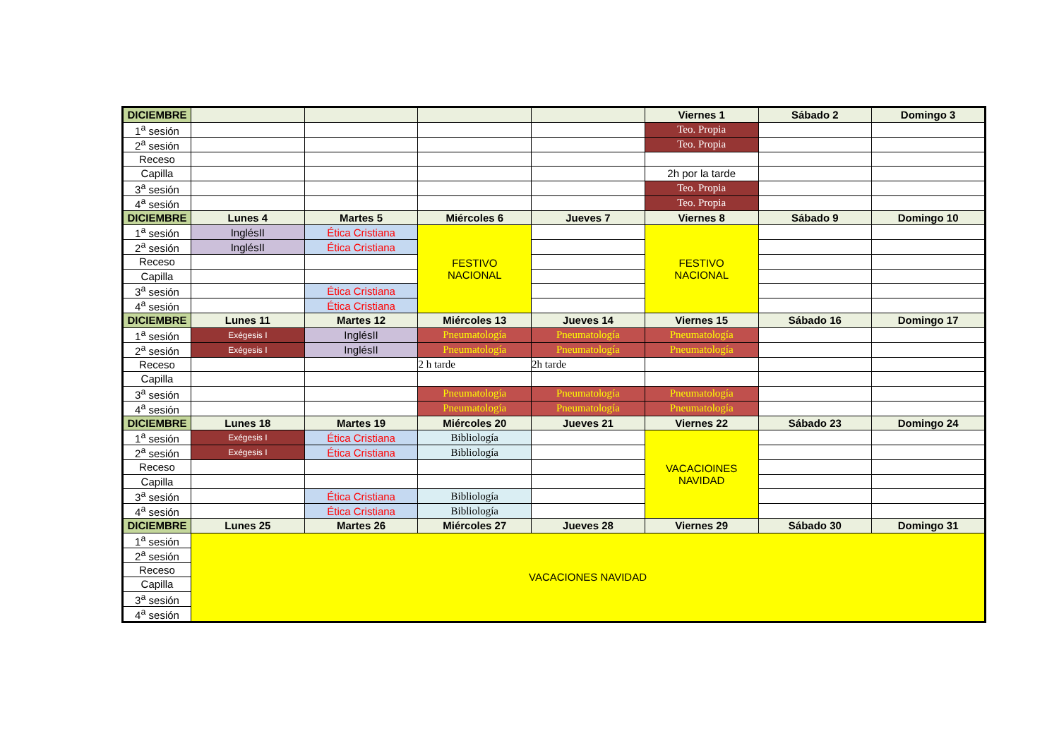| DICIEMBRE | | | | | Viernes 1 | Sábado 2 | Domingo 3 |
| --- | --- | --- | --- | --- | --- | --- | --- |
| 1<sup>a</sup> sesión | | | | | Teo. Propia | | |
| 2<sup>a</sup> sesión | | | | | Teo. Propia | | |
| Receso | | | | | | | |
| Capilla | | | | | 2h por la tarde | | |
| 3<sup>a</sup> sesión | | | | | Teo. Propia | | |
| 4<sup>a</sup> sesión | | | | | Teo. Propia | | |
| DICIEMBRE | Lunes 4 | Martes 5 | Miércoles 6 | Jueves 7 | Viernes 8 | Sábado 9 | Domingo 10 |
| 1<sup>a</sup> sesión | InglésII | Ética Cristiana | FESTIVO NACIONAL | | FESTIVO NACIONAL | | |
| 2<sup>a</sup> sesión | InglésII | Ética Cristiana | | | | | |
| Receso | | | | | | | |
| Capilla | | | | | | | |
| 3<sup>a</sup> sesión | | Ética Cristiana | | | | | |
| 4<sup>a</sup> sesión | | Ética Cristiana | | | | | |
| DICIEMBRE | Lunes 11 | Martes 12 | Miércoles 13 | Jueves 14 | Viernes 15 | Sábado 16 | Domingo 17 |
| 1<sup>a</sup> sesión | Exégesis I | InglésII | Pneumatología | Pneumatología | Pneumatología | | |
| 2<sup>a</sup> sesión | Exégesis I | InglésII | Pneumatología | Pneumatología | Pneumatología | | |
| Receso | | | 2 h tarde | 2h tarde | | | |
| Capilla | | | | | | | |
| 3<sup>a</sup> sesión | | | Pneumatología | Pneumatología | Pneumatología | | |
| 4<sup>a</sup> sesión | | | Pneumatología | Pneumatología | Pneumatología | | |
| DICIEMBRE | Lunes 18 | Martes 19 | Miércoles 20 | Jueves 21 | Viernes 22 | Sábado 23 | Domingo 24 |
| 1<sup>a</sup> sesión | Exégesis I | Ética Cristiana | Bibliología | | VACACIOINES NAVIDAD | | |
| 2<sup>a</sup> sesión | Exégesis I | Ética Cristiana | Bibliología | | | | |
| Receso | | | | | | | |
| Capilla | | | | | | | |
| 3<sup>a</sup> sesión | | Ética Cristiana | Bibliología | | | | |
| 4<sup>a</sup> sesión | | Ética Cristiana | Bibliología | | | | |
| DICIEMBRE | Lunes 25 | Martes 26 | Miércoles 27 | Jueves 28 | Viernes 29 | Sábado 30 | Domingo 31 |
| 1<sup>a</sup> sesión | VACACIONES NAVIDAD | | | | | | |
| 2<sup>a</sup> sesión | | | | | | | |
| Receso | | | | | | | |
| Capilla | | | | | | | |
| 3<sup>a</sup> sesión | | | | | | | |
| 4<sup>a</sup> sesión | | | | | | | |